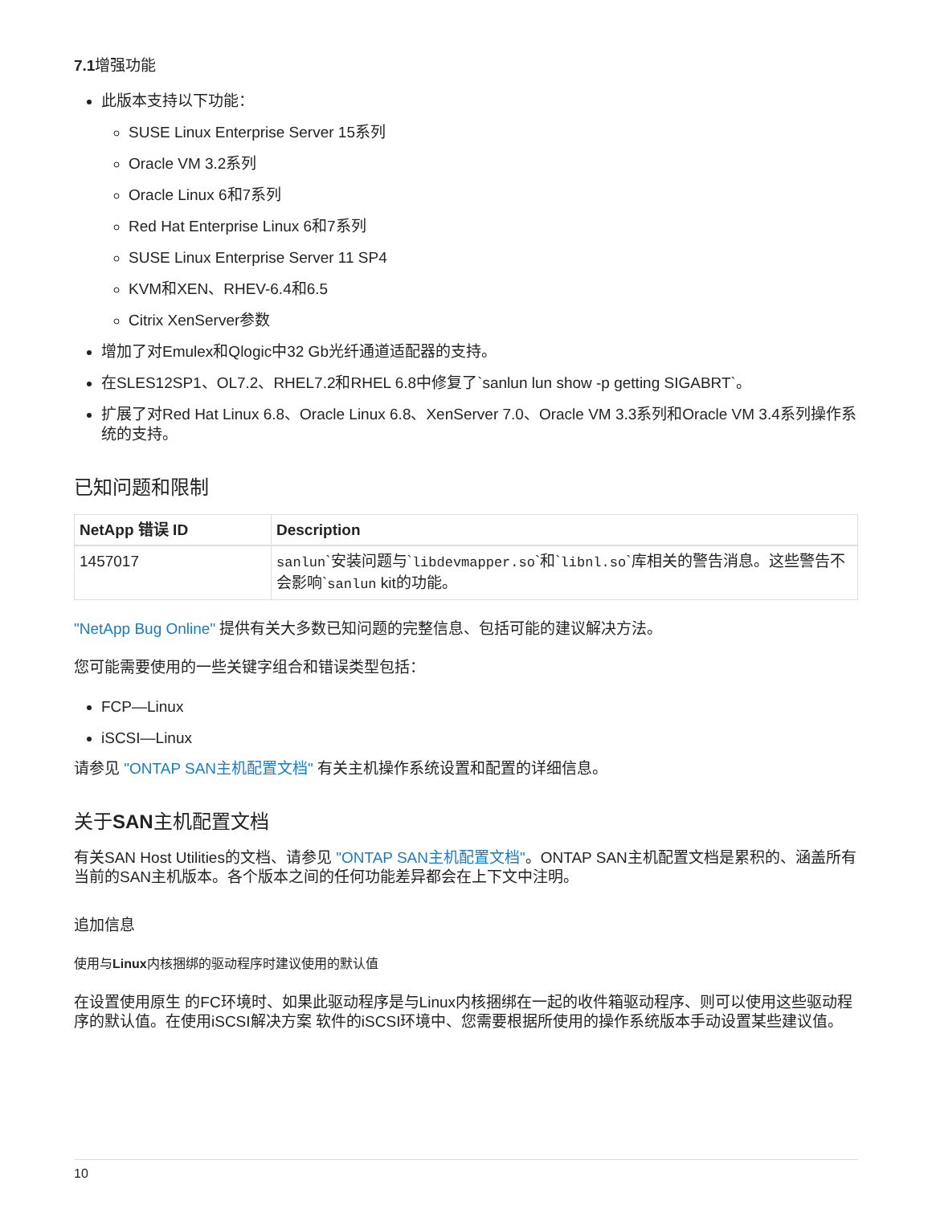7.1增强功能
此版本支持以下功能：
SUSE Linux Enterprise Server 15系列
Oracle VM 3.2系列
Oracle Linux 6和7系列
Red Hat Enterprise Linux 6和7系列
SUSE Linux Enterprise Server 11 SP4
KVM和XEN、RHEV-6.4和6.5
Citrix XenServer参数
增加了对Emulex和Qlogic中32 Gb光纤通道适配器的支持。
在SLES12SP1、OL7.2、RHEL7.2和RHEL 6.8中修复了`sanlun lun show -p getting SIGABRT`。
扩展了对Red Hat Linux 6.8、Oracle Linux 6.8、XenServer 7.0、Oracle VM 3.3系列和Oracle VM 3.4系列操作系统的支持。
已知问题和限制
| NetApp 错误 ID | Description |
| --- | --- |
| 1457017 | sanlun `安装问题与` libdevmapper.so `和` libnl.so `库相关的警告消息。这些警告不会影响` sanlun kit的功能。 |
"NetApp Bug Online" 提供有关大多数已知问题的完整信息、包括可能的建议解决方法。
您可能需要使用的一些关键字组合和错误类型包括：
FCP—Linux
iSCSI—Linux
请参见 "ONTAP SAN主机配置文档" 有关主机操作系统设置和配置的详细信息。
关于SAN主机配置文档
有关SAN Host Utilities的文档、请参见 "ONTAP SAN主机配置文档"。ONTAP SAN主机配置文档是累积的、涵盖所有当前的SAN主机版本。各个版本之间的任何功能差异都会在上下文中注明。
追加信息
使用与Linux内核捆绑的驱动程序时建议使用的默认值
在设置使用原生 的FC环境时、如果此驱动程序是与Linux内核捆绑在一起的收件箱驱动程序、则可以使用这些驱动程序的默认值。在使用iSCSI解决方案 软件的iSCSI环境中、您需要根据所使用的操作系统版本手动设置某些建议值。
10